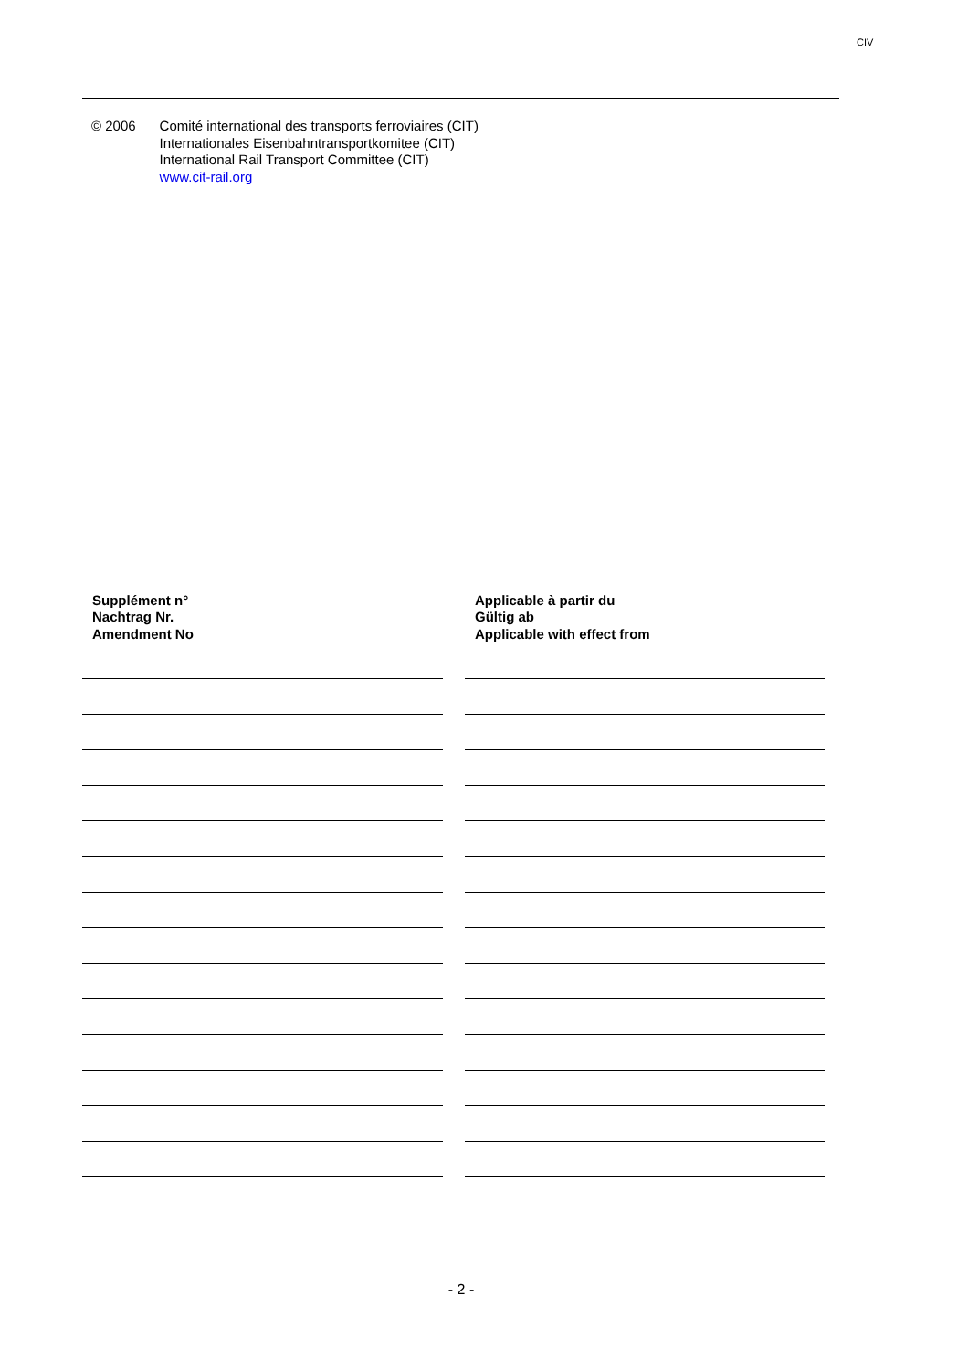CIV
| © 2006 | Comité international des transports ferroviaires (CIT) Internationales Eisenbahntransportkomitee (CIT) International Rail Transport Committee (CIT) www.cit-rail.org |
| Supplément n° Nachtrag Nr. Amendment No | | Applicable à partir du Gültig ab Applicable with effect from |
| --- | --- | --- |
- 2 -